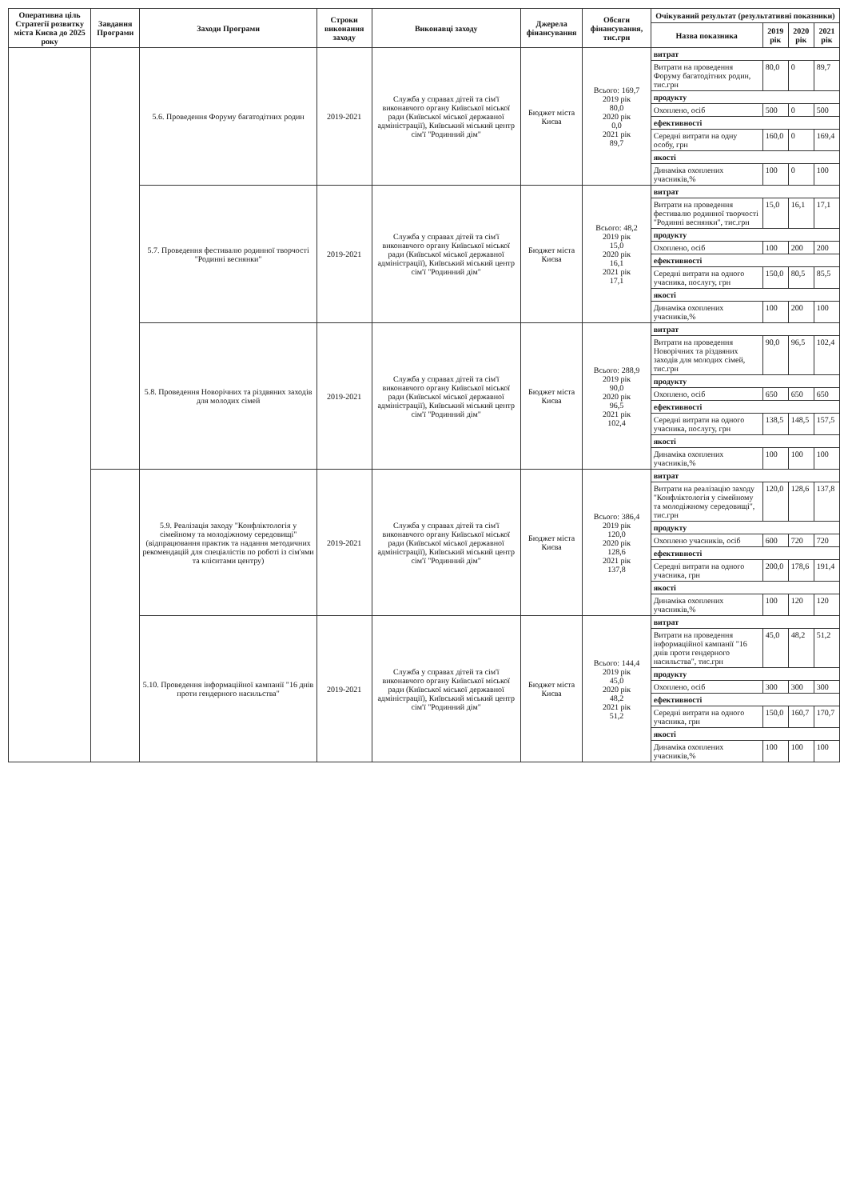| Оперативна ціль Стратегії розвитку міста Києва до 2025 року | Завдання Програми | Заходи Програми | Строки виконання заходу | Виконавці заходу | Джерела фінансування | Обсяги фінансування, тис.грн | Очікуваний результат (результативні показники) | | | |
| --- | --- | --- | --- | --- | --- | --- | --- | --- | --- | --- |
| | | | | | | | Назва показника | 2019 рік | 2020 рік | 2021 рік |
| | | 5.6. Проведення Форуму багатодітних родин | 2019-2021 | Служба у справах дітей та сім'ї виконавчого органу Київської міської ради (Київської міської державної адміністрації), Київський міський центр сім'ї "Родинний дім" | Бюджет міста Києва | Всього: 169,7 2019 рік 80,0 2020 рік 0,0 2021 рік 89,7 | витрат | | | |
| | | | | | | | Витрати на проведення Форуму багатодітних родин, тис.грн | 80,0 | 0 | 89,7 |
| | | | | | | | продукту | | | |
| | | | | | | | Охоплено, осіб | 500 | 0 | 500 |
| | | | | | | | ефективності | | | |
| | | | | | | | Середні витрати на одну особу, грн | 160,0 | 0 | 169,4 |
| | | | | | | | якості | | | |
| | | | | | | | Динаміка охоплених учасників,% | 100 | 0 | 100 |
| | | 5.7. Проведення фестивалю родинної творчості "Родинні веснянки" | 2019-2021 | Служба у справах дітей та сім'ї виконавчого органу Київської міської ради (Київської міської державної адміністрації), Київський міський центр сім'ї "Родинний дім" | Бюджет міста Києва | Всього: 48,2 2019 рік 15,0 2020 рік 16,1 2021 рік 17,1 | витрат | | | |
| | | | | | | | Витрати на проведення фестивалю родинної творчості "Родинні веснянки", тис.грн | 15,0 | 16,1 | 17,1 |
| | | | | | | | продукту | | | |
| | | | | | | | Охоплено, осіб | 100 | 200 | 200 |
| | | | | | | | ефективності | | | |
| | | | | | | | Середні витрати на одного учасника, послугу, грн | 150,0 | 80,5 | 85,5 |
| | | | | | | | якості | | | |
| | | | | | | | Динаміка охоплених учасників,% | 100 | 200 | 100 |
| | | 5.8. Проведення Новорічних та різдвяних заходів для молодих сімей | 2019-2021 | Служба у справах дітей та сім'ї виконавчого органу Київської міської ради (Київської міської державної адміністрації), Київський міський центр сім'ї "Родинний дім" | Бюджет міста Києва | Всього: 288,9 2019 рік 90,0 2020 рік 96,5 2021 рік 102,4 | витрат | | | |
| | | | | | | | Витрати на проведення Новорічних та різдвяних заходів для молодих сімей, тис.грн | 90,0 | 96,5 | 102,4 |
| | | | | | | | продукту | | | |
| | | | | | | | Охоплено, осіб | 650 | 650 | 650 |
| | | | | | | | ефективності | | | |
| | | | | | | | Середні витрати на одного учасника, послугу, грн | 138,5 | 148,5 | 157,5 |
| | | | | | | | якості | | | |
| | | | | | | | Динаміка охоплених учасників,% | 100 | 100 | 100 |
| | | 5.9. Реалізація заходу "Конфліктологія у сімейному та молодіжному середовищі" (відпрацювання практик та надання методичних рекомендацій для спеціалістів по роботі із сім'ями та клієнтами центру) | 2019-2021 | Служба у справах дітей та сім'ї виконавчого органу Київської міської ради (Київської міської державної адміністрації), Київський міський центр сім'ї "Родинний дім" | Бюджет міста Києва | Всього: 386,4 2019 рік 120,0 2020 рік 128,6 2021 рік 137,8 | витрат | | | |
| | | | | | | | Витрати на реалізацію заходу "Конфліктологія у сімейному та молодіжному середовищі", тис.грн | 120,0 | 128,6 | 137,8 |
| | | | | | | | продукту | | | |
| | | | | | | | Охоплено учасників, осіб | 600 | 720 | 720 |
| | | | | | | | ефективності | | | |
| | | | | | | | Середні витрати на одного учасника, грн | 200,0 | 178,6 | 191,4 |
| | | | | | | | якості | | | |
| | | | | | | | Динаміка охоплених учасників,% | 100 | 120 | 120 |
| | | 5.10. Проведення інформаційної кампанії "16 днів проти гендерного насильства" | 2019-2021 | Служба у справах дітей та сім'ї виконавчого органу Київської міської ради (Київської міської державної адміністрації), Київський міський центр сім'ї "Родинний дім" | Бюджет міста Києва | Всього: 144,4 2019 рік 45,0 2020 рік 48,2 2021 рік 51,2 | витрат | | | |
| | | | | | | | Витрати на проведення інформаційної кампанії "16 днів проти гендерного насильства", тис.грн | 45,0 | 48,2 | 51,2 |
| | | | | | | | продукту | | | |
| | | | | | | | Охоплено, осіб | 300 | 300 | 300 |
| | | | | | | | ефективності | | | |
| | | | | | | | Середні витрати на одного учасника, грн | 150,0 | 160,7 | 170,7 |
| | | | | | | | якості | | | |
| | | | | | | | Динаміка охоплених учасників,% | 100 | 100 | 100 |